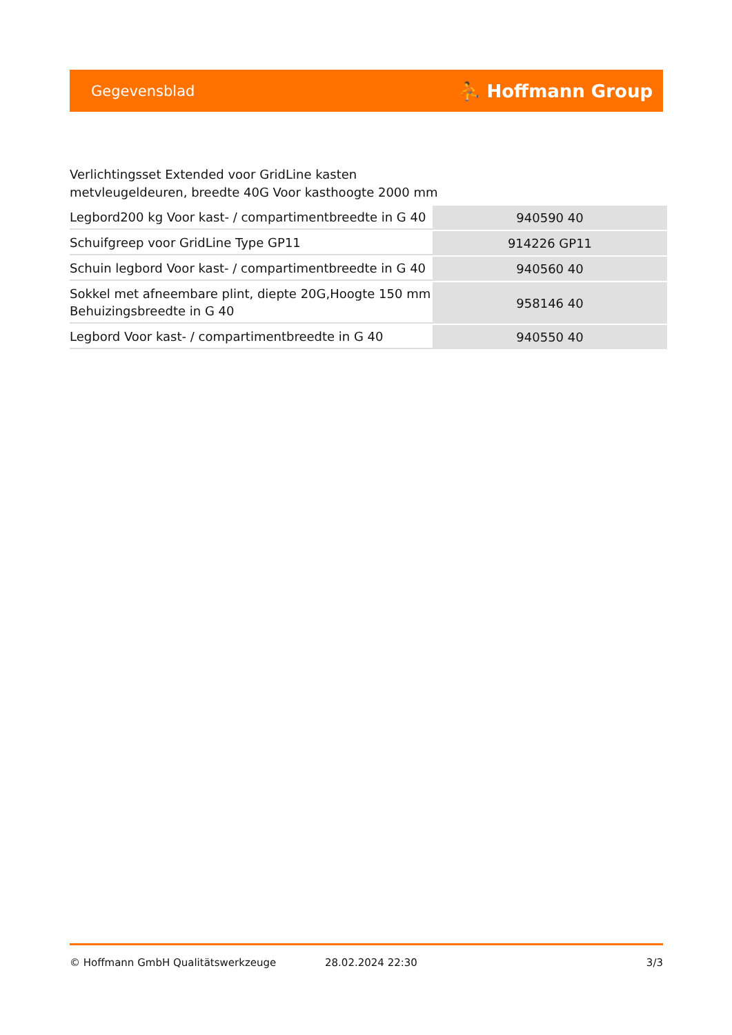Gegevensblad ⛹ Hoffmann Group
Verlichtingsset Extended voor GridLine kasten
metvleugeldeuren, breedte 40G Voor kasthoogte 2000 mm
| Legbord200 kg Voor kast- / compartimentbreedte in G 40 | 940590 40 |
| Schuifgreep voor GridLine Type GP11 | 914226 GP11 |
| Schuin legbord Voor kast- / compartimentbreedte in G 40 | 940560 40 |
| Sokkel met afneembare plint, diepte 20G,Hoogte 150 mm Behuizingsbreedte in G 40 | 958146 40 |
| Legbord Voor kast- / compartimentbreedte in G 40 | 940550 40 |
© Hoffmann GmbH Qualitätswerkzeuge 28.02.2024 22:30 3/3